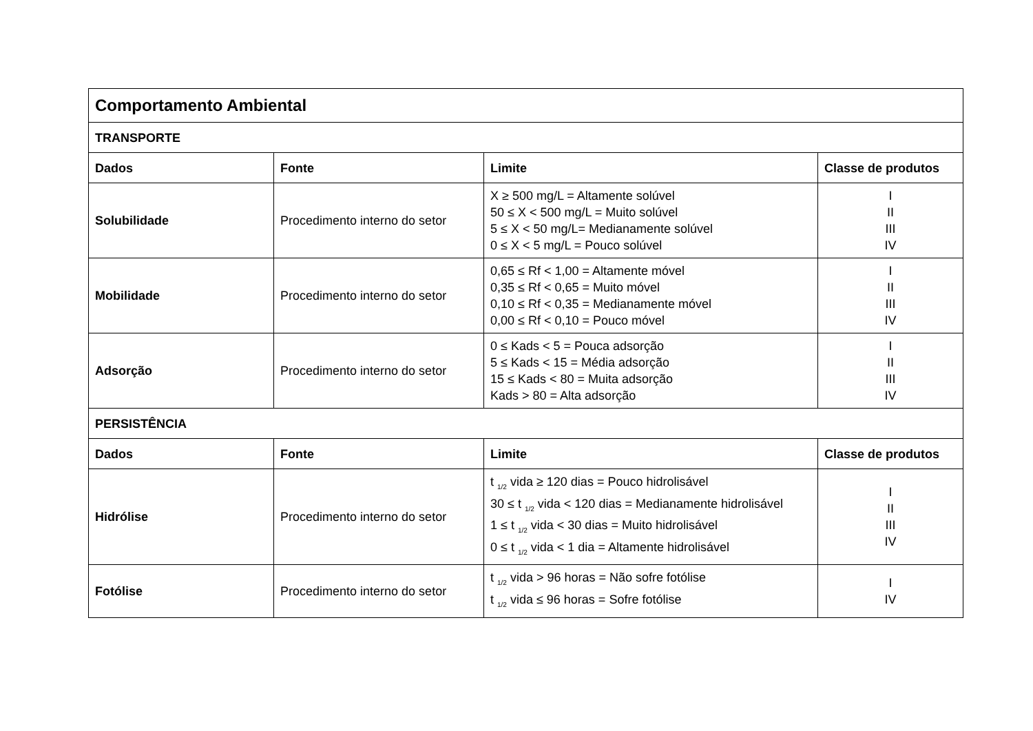| Comportamento Ambiental | | | |
| TRANSPORTE | | | |
| Dados | Fonte | Limite | Classe de produtos |
| Solubilidade | Procedimento interno do setor | X ≥ 500 mg/L = Altamente solúvel 50 ≤ X < 500 mg/L = Muito solúvel 5 ≤ X < 50 mg/L= Medianamente solúvel 0 ≤ X < 5 mg/L = Pouco solúvel | I II III IV |
| Mobilidade | Procedimento interno do setor | 0,65 ≤ Rf < 1,00 = Altamente móvel 0,35 ≤ Rf < 0,65 = Muito móvel 0,10 ≤ Rf < 0,35 = Medianamente móvel 0,00 ≤ Rf < 0,10 = Pouco móvel | I II III IV |
| Adsorção | Procedimento interno do setor | 0 ≤ Kads < 5 = Pouca adsorção 5 ≤ Kads < 15 = Média adsorção 15 ≤ Kads < 80 = Muita adsorção Kads > 80 = Alta adsorção | I II III IV |
| PERSISTÊNCIA | | | |
| Dados | Fonte | Limite | Classe de produtos |
| Hidrólise | Procedimento interno do setor | t <sub>1/2</sub> vida ≥ 120 dias = Pouco hidrolisável 30 ≤ t <sub>1/2</sub> vida < 120 dias = Medianamente hidrolisável 1 ≤ t <sub>1/2</sub> vida < 30 dias = Muito hidrolisável 0 ≤ t <sub>1/2</sub> vida < 1 dia = Altamente hidrolisável | I II III IV |
| Fotólise | Procedimento interno do setor | t <sub>1/2</sub> vida > 96 horas = Não sofre fotólise t <sub>1/2</sub> vida ≤ 96 horas = Sofre fotólise | I IV |